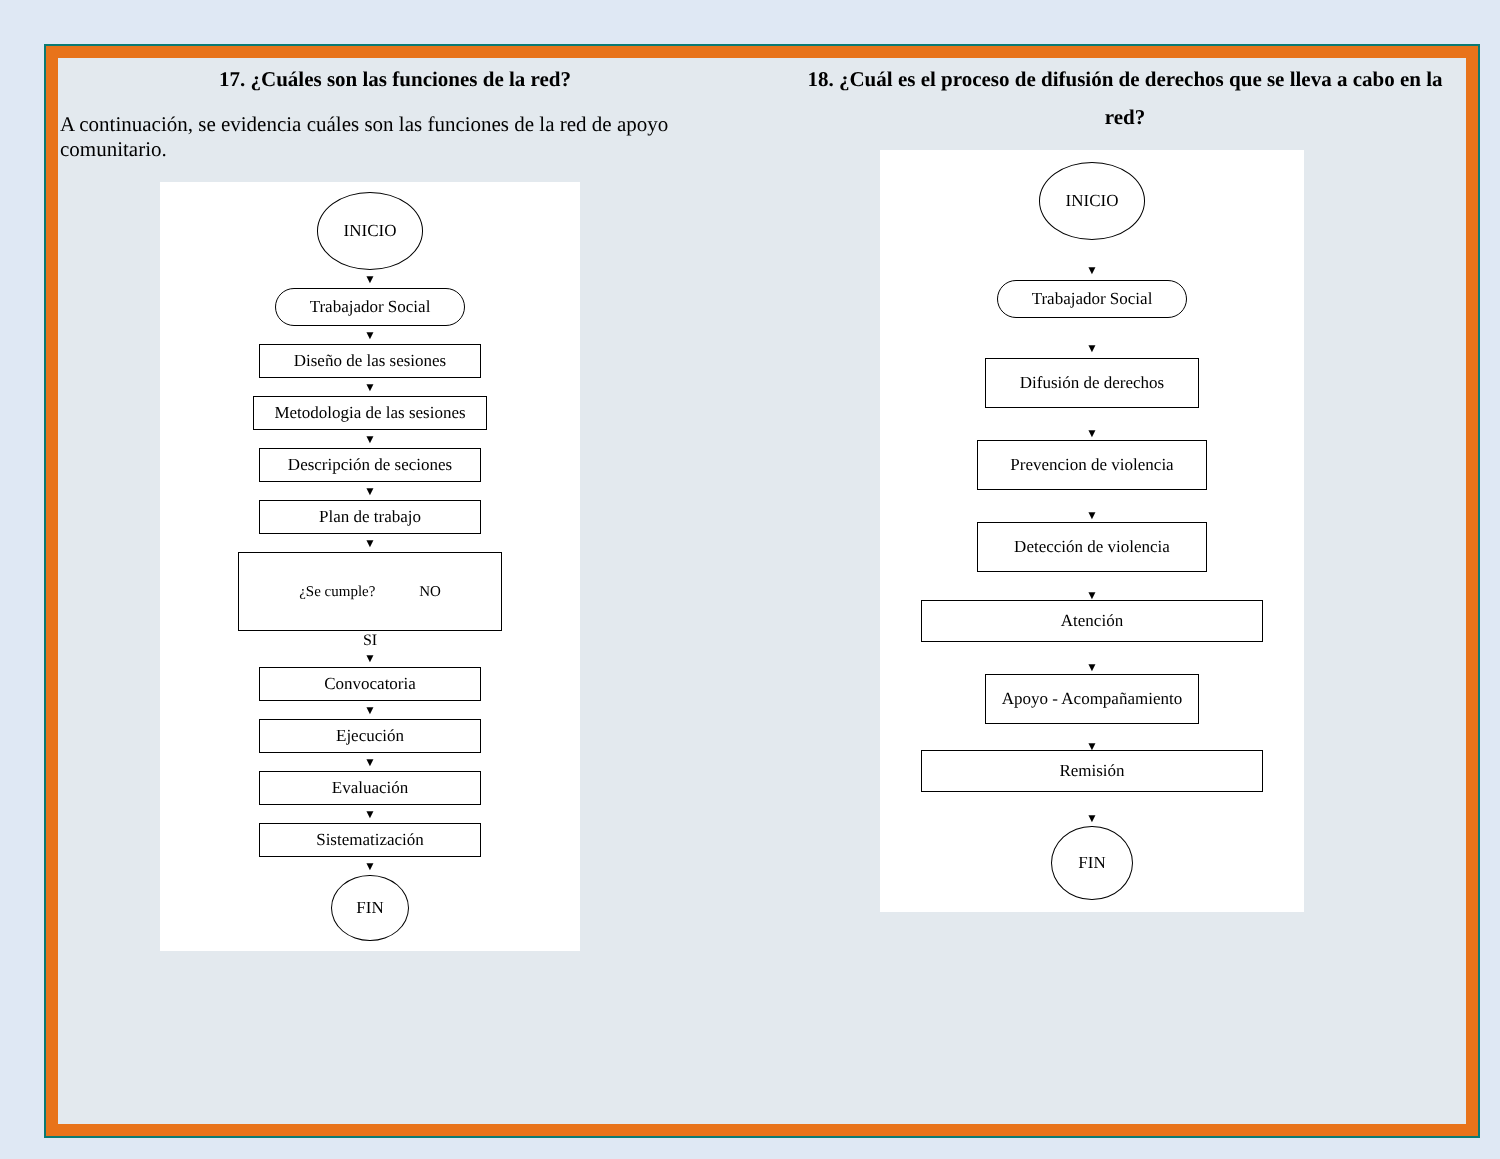17. ¿Cuáles son las funciones de la red?
A continuación, se evidencia cuáles son las funciones de la red de apoyo comunitario.
INICIO
▼
Trabajador Social
▼
Diseño de las sesiones
▼
Metodologia de las sesiones
▼
Descripción de seciones
▼
Plan de trabajo
▼
¿Se cumple? NO
SI
▼
Convocatoria
▼
Ejecución
▼
Evaluación
▼
Sistematización
▼
FIN
18. ¿Cuál es el proceso de difusión de derechos que se lleva a cabo en la red?
INICIO
▼
Trabajador Social
▼
Difusión de derechos
▼
Prevencion de violencia
▼
Detección de violencia
▼
Atención
▼
Apoyo - Acompañamiento
▼
Remisión
▼
FIN